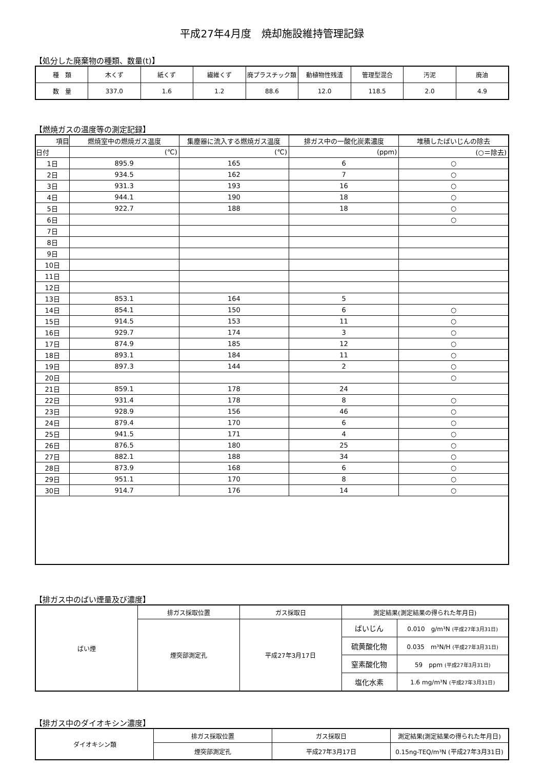平成27年4月度　焼却施設維持管理記録
【処分した廃棄物の種類、数量(t)】
| 種 類 | 木くず | 紙くず | 繊維くず | 廃プラスチック類 | 動植物性残渣 | 管理型混合 | 汚泥 | 廃油 |
| 数 量 | 337.0 | 1.6 | 1.2 | 88.6 | 12.0 | 118.5 | 2.0 | 4.9 |
【燃焼ガスの温度等の測定記録】
| 項目 | 燃焼室中の燃焼ガス温度 | 集塵器に流入する燃焼ガス温度 | 排ガス中の一酸化炭素濃度 | 堆積したばいじんの除去 |
| --- | --- | --- | --- | --- |
| 日付 | (℃) | (℃) | (ppm) | (○＝除去) |
| 1日 | 895.9 | 165 | 6 | ○ |
| 2日 | 934.5 | 162 | 7 | ○ |
| 3日 | 931.3 | 193 | 16 | ○ |
| 4日 | 944.1 | 190 | 18 | ○ |
| 5日 | 922.7 | 188 | 18 | ○ |
| 6日 | | | | ○ |
| 7日 | | | | |
| 8日 | | | | |
| 9日 | | | | |
| 10日 | | | | |
| 11日 | | | | |
| 12日 | | | | |
| 13日 | 853.1 | 164 | 5 | |
| 14日 | 854.1 | 150 | 6 | ○ |
| 15日 | 914.5 | 153 | 11 | ○ |
| 16日 | 929.7 | 174 | 3 | ○ |
| 17日 | 874.9 | 185 | 12 | ○ |
| 18日 | 893.1 | 184 | 11 | ○ |
| 19日 | 897.3 | 144 | 2 | ○ |
| 20日 | | | | ○ |
| 21日 | 859.1 | 178 | 24 | |
| 22日 | 931.4 | 178 | 8 | ○ |
| 23日 | 928.9 | 156 | 46 | ○ |
| 24日 | 879.4 | 170 | 6 | ○ |
| 25日 | 941.5 | 171 | 4 | ○ |
| 26日 | 876.5 | 180 | 25 | ○ |
| 27日 | 882.1 | 188 | 34 | ○ |
| 28日 | 873.9 | 168 | 6 | ○ |
| 29日 | 951.1 | 170 | 8 | ○ |
| 30日 | 914.7 | 176 | 14 | ○ |
【排ガス中のばい煙量及び濃度】
| ばい煙 | 排ガス採取位置 | ガス採取日 | 測定結果(測定結果の得られた年月日) | |
| | 煙突部測定孔 | 平成27年3月17日 | ばいじん | 0.010 g/m³N (平成27年3月31日) |
| | | | 硫黄酸化物 | 0.035 m³N/H (平成27年3月31日) |
| | | | 窒素酸化物 | 59 ppm (平成27年3月31日) |
| | | | 塩化水素 | 1.6 mg/m³N (平成27年3月31日) |
【排ガス中のダイオキシン濃度】
| ダイオキシン類 | 排ガス採取位置 | ガス採取日 | 測定結果(測定結果の得られた年月日) |
| | 煙突部測定孔 | 平成27年3月17日 | 0.15ng-TEQ/m³N (平成27年3月31日) |